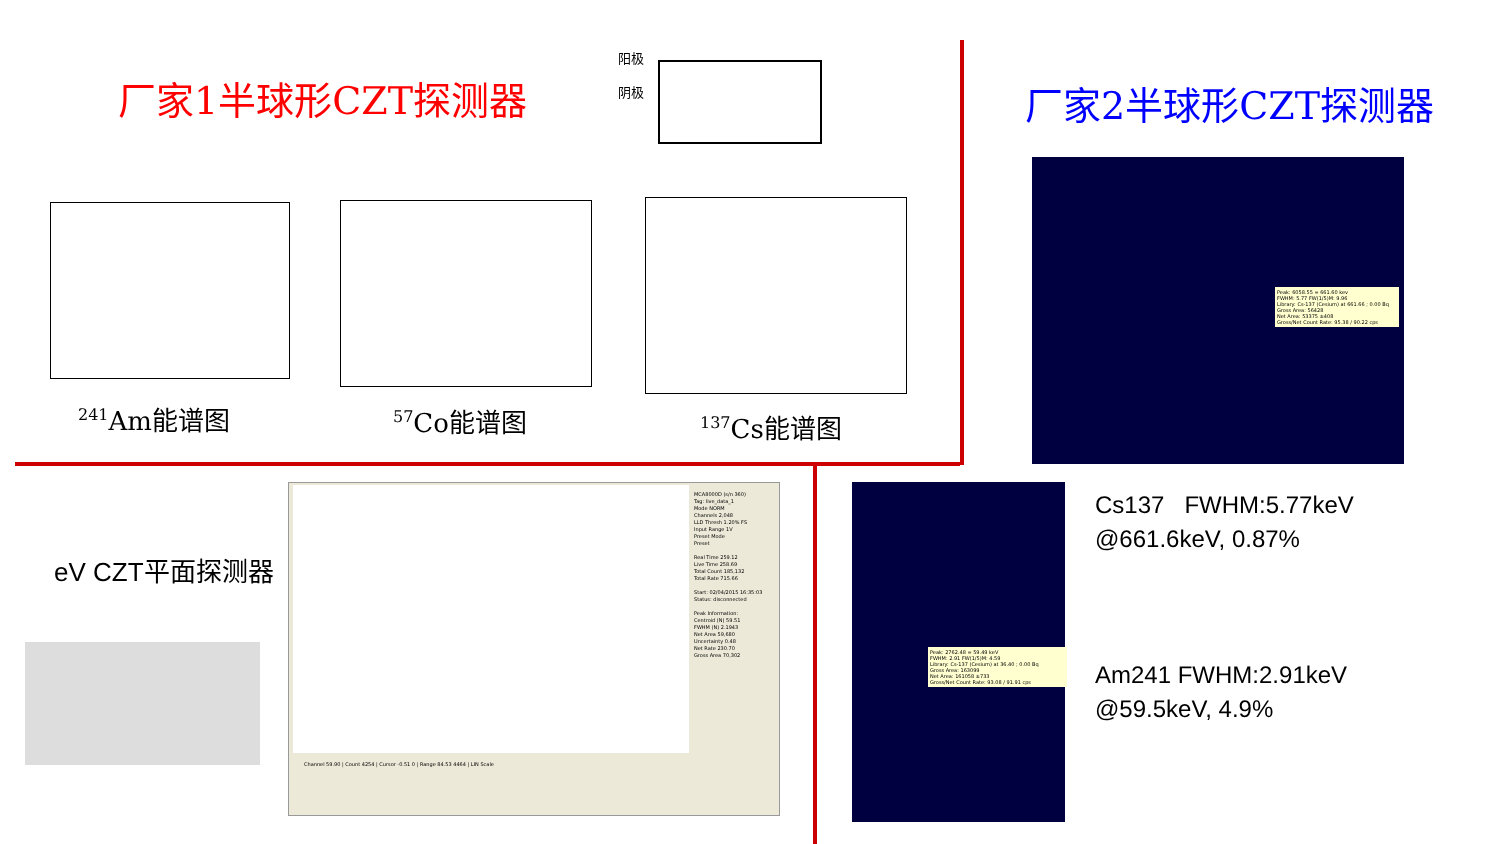厂家1半球形CZT探测器
阳极
阴极
厂家2半球形CZT探测器
<sup>241</sup>Am能谱图 <sup>57</sup>Co能谱图 <sup>137</sup>Cs能谱图
Peak: 6058.55 = 661.60 kev
FWHM: 5.77 FW(1/5)M: 9.96
Library: Cs-137 (Cesium) at 661.66 ; 0.00 Bq
Gross Area: 56428
Net Area: 53375 ±408
Gross/Net Count Rate: 95.38 / 90.22 cps
eV CZT平面探测器
MCA8000D (s/n 360)
Tag: live_data_1
Mode NORM
Channels 2,048
LLD Thresh 1.20% FS
Input Range 1V
Preset Mode
Preset
Real Time 259.12
Live Time 258.69
Total Count 185,132
Total Rate 715.66
Start: 02/04/2015 16:35:03
Status: disconnected
Peak Information:
Centroid (N) 59.51
FWHM (N) 2.1943
Net Area 59,680
Uncertainty 0.48
Net Rate 230.70
Gross Area 70,302
Channel 59.90 | Count 4254 | Cursor -0.51 0 | Range 84.53 4464 | LIN Scale
Peak: 2762.48 = 59.49 keV
FWHM: 2.91 FW(1/5)M: 4.59
Library: Cs-137 (Cesium) at 36.40 ; 0.00 Bq
Gross Area: 163099
Net Area: 161058 ±733
Gross/Net Count Rate: 93.08 / 91.91 cps
Cs137 FWHM:5.77keV
@661.6keV, 0.87%
Am241 FWHM:2.91keV
@59.5keV, 4.9%